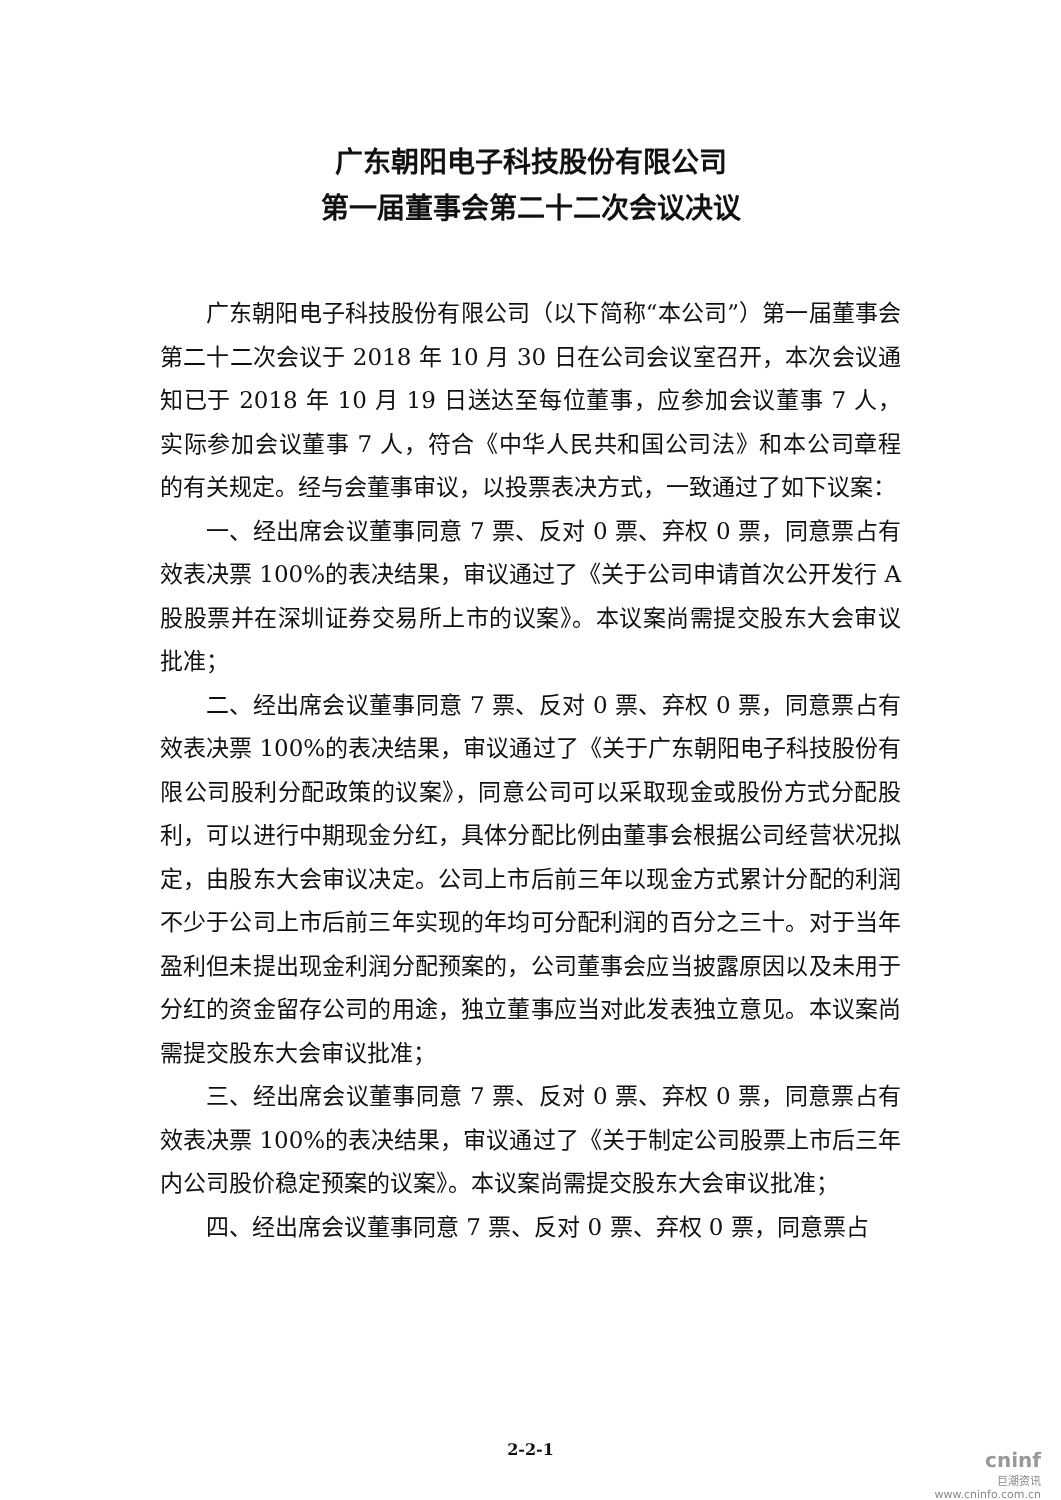广东朝阳电子科技股份有限公司
第一届董事会第二十二次会议决议
广东朝阳电子科技股份有限公司（以下简称“本公司”）第一届董事会第二十二次会议于 2018 年 10 月 30 日在公司会议室召开，本次会议通知已于 2018 年 10 月 19 日送达至每位董事，应参加会议董事 7 人，实际参加会议董事 7 人，符合《中华人民共和国公司法》和本公司章程的有关规定。经与会董事审议，以投票表决方式，一致通过了如下议案：
一、经出席会议董事同意 7 票、反对 0 票、弃权 0 票，同意票占有效表决票 100%的表决结果，审议通过了《关于公司申请首次公开发行 A 股股票并在深圳证券交易所上市的议案》。本议案尚需提交股东大会审议批准；
二、经出席会议董事同意 7 票、反对 0 票、弃权 0 票，同意票占有效表决票 100%的表决结果，审议通过了《关于广东朝阳电子科技股份有限公司股利分配政策的议案》，同意公司可以采取现金或股份方式分配股利，可以进行中期现金分红，具体分配比例由董事会根据公司经营状况拟定，由股东大会审议决定。公司上市后前三年以现金方式累计分配的利润不少于公司上市后前三年实现的年均可分配利润的百分之三十。对于当年盈利但未提出现金利润分配预案的，公司董事会应当披露原因以及未用于分红的资金留存公司的用途，独立董事应当对此发表独立意见。本议案尚需提交股东大会审议批准；
三、经出席会议董事同意 7 票、反对 0 票、弃权 0 票，同意票占有效表决票 100%的表决结果，审议通过了《关于制定公司股票上市后三年内公司股价稳定预案的议案》。本议案尚需提交股东大会审议批准；
四、经出席会议董事同意 7 票、反对 0 票、弃权 0 票，同意票占
2-2-1
cninf
巨潮资讯
www.cninfo.com.cn